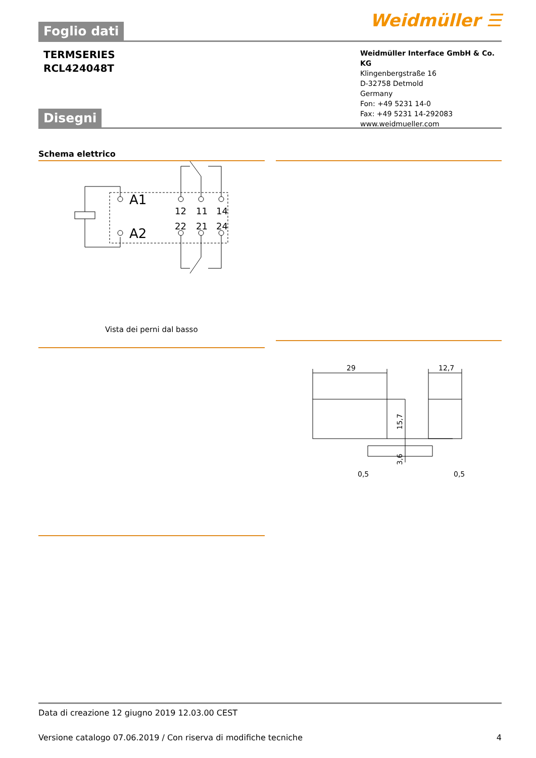Foglio dati
Weidmüller ☰
TERMSERIES
RCL424048T
Weidmüller Interface GmbH & Co. KG
Klingenbergstraße 16
D-32758 Detmold
Germany
Fon: +49 5231 14-0
Fax: +49 5231 14-292083
www.weidmueller.com
Disegni
Schema elettrico
A1
A2
12
11
14
22
21
24
Vista dei perni dal basso
29
12,7
0,5
0,5
15,7
3,6
Data di creazione 12 giugno 2019 12.03.00 CEST
Versione catalogo 07.06.2019 / Con riserva di modifiche tecniche 4